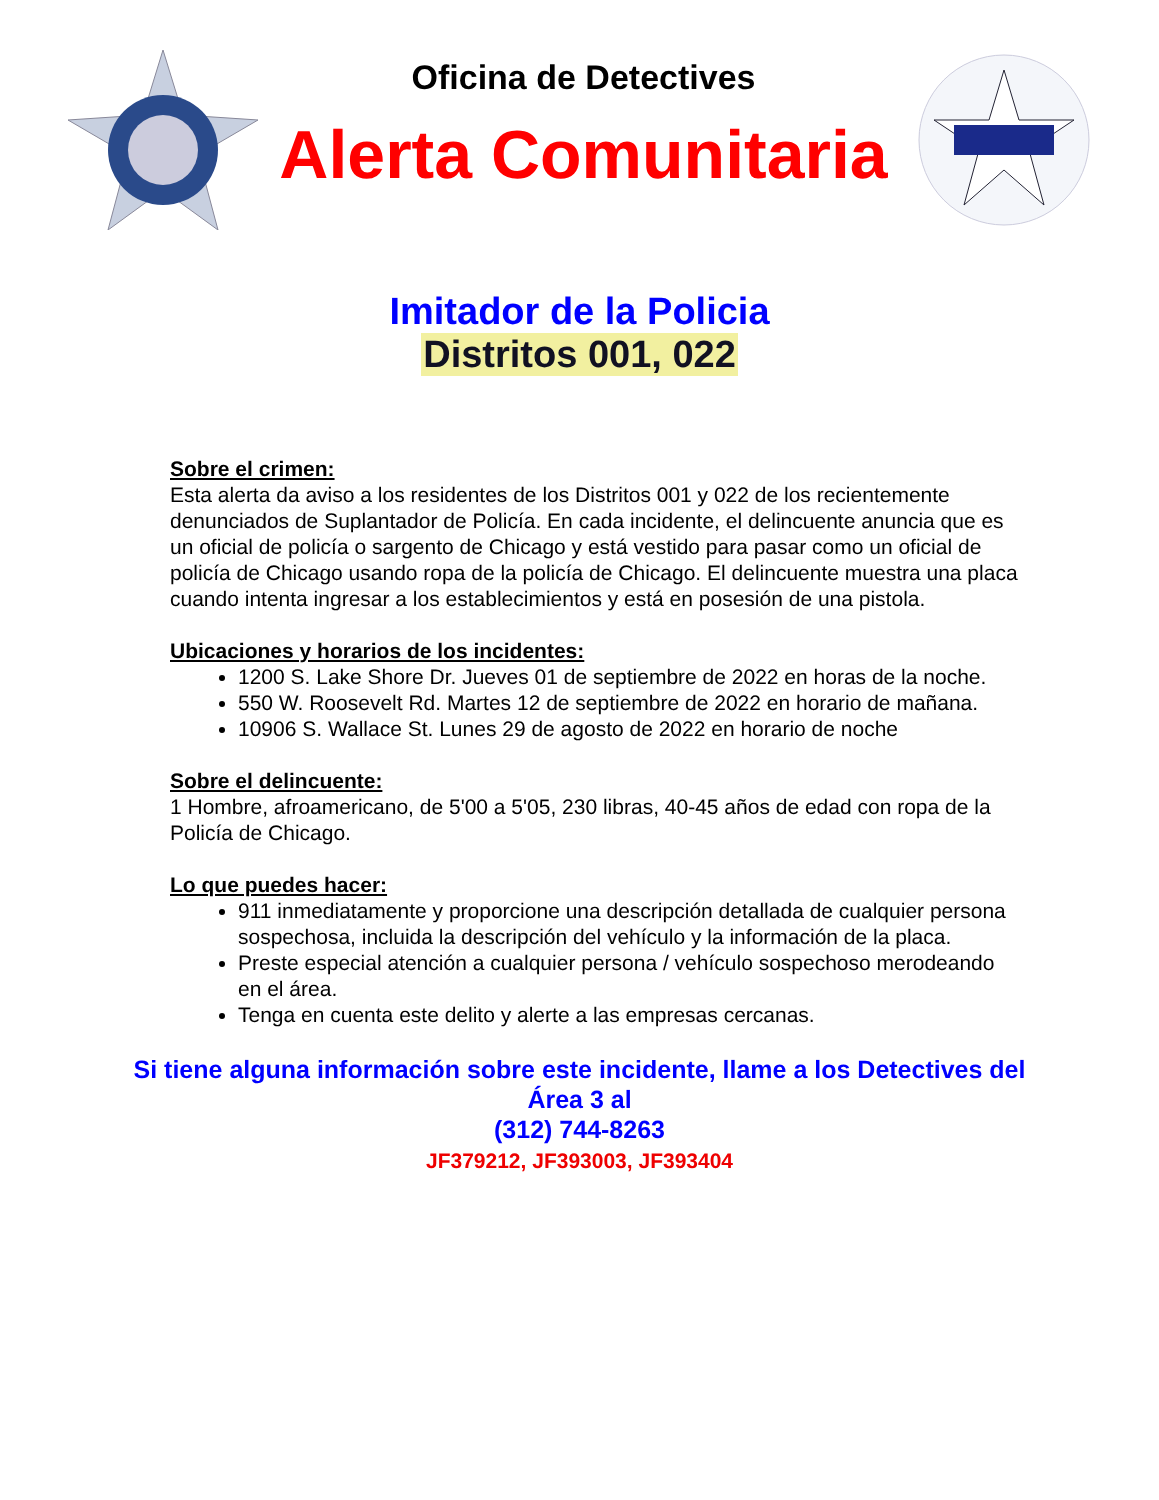Oficina de Detectives
Alerta Comunitaria
Imitador de la Policia
Distritos 001, 022
Sobre el crimen:
Esta alerta da aviso a los residentes de los Distritos 001 y 022 de los recientemente denunciados de Suplantador de Policía. En cada incidente, el delincuente anuncia que es un oficial de policía o sargento de Chicago y está vestido para pasar como un oficial de policía de Chicago usando ropa de la policía de Chicago. El delincuente muestra una placa cuando intenta ingresar a los establecimientos y está en posesión de una pistola.
Ubicaciones y horarios de los incidentes:
1200 S. Lake Shore Dr. Jueves 01 de septiembre de 2022 en horas de la noche.
550 W. Roosevelt Rd. Martes 12 de septiembre de 2022 en horario de mañana.
10906 S. Wallace St. Lunes 29 de agosto de 2022 en horario de noche
Sobre el delincuente:
1 Hombre, afroamericano, de 5'00 a 5'05, 230 libras, 40-45 años de edad con ropa de la Policía de Chicago.
Lo que puedes hacer:
911 inmediatamente y proporcione una descripción detallada de cualquier persona sospechosa, incluida la descripción del vehículo y la información de la placa.
Preste especial atención a cualquier persona / vehículo sospechoso merodeando en el área.
Tenga en cuenta este delito y alerte a las empresas cercanas.
Si tiene alguna información sobre este incidente, llame a los Detectives del Área 3 al
(312) 744-8263
JF379212, JF393003, JF393404